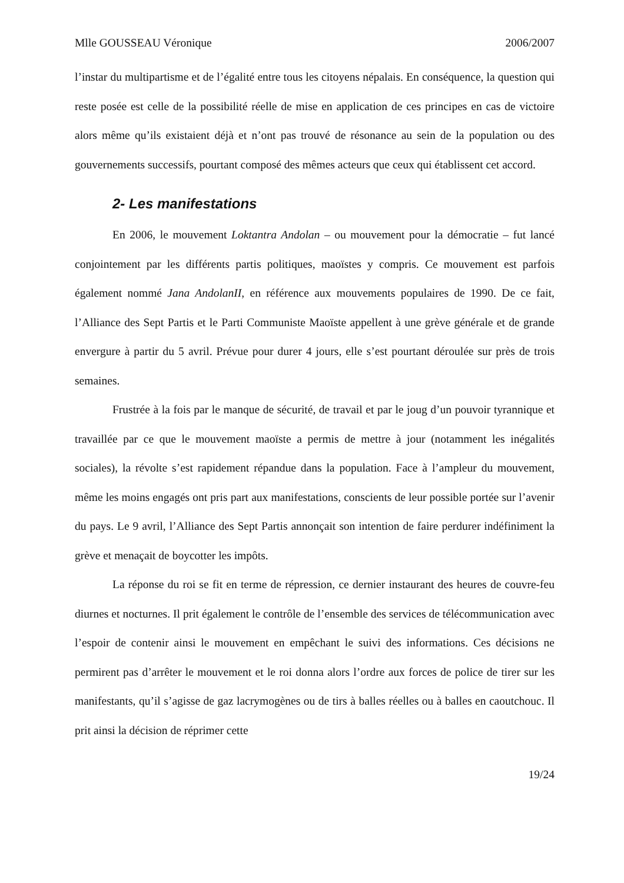Mlle GOUSSEAU Véronique 2006/2007
l’instar du multipartisme et de l’égalité entre tous les citoyens népalais. En conséquence, la question qui reste posée est celle de la possibilité réelle de mise en application de ces principes en cas de victoire alors même qu’ils existaient déjà et n’ont pas trouvé de résonance au sein de la population ou des gouvernements successifs, pourtant composé des mêmes acteurs que ceux qui établissent cet accord.
2- Les manifestations
En 2006, le mouvement Loktantra Andolan – ou mouvement pour la démocratie – fut lancé conjointement par les différents partis politiques, maoïstes y compris. Ce mouvement est parfois également nommé Jana AndolanII, en référence aux mouvements populaires de 1990. De ce fait, l’Alliance des Sept Partis et le Parti Communiste Maoïste appellent à une grève générale et de grande envergure à partir du 5 avril. Prévue pour durer 4 jours, elle s’est pourtant déroulée sur près de trois semaines.
Frustrée à la fois par le manque de sécurité, de travail et par le joug d’un pouvoir tyrannique et travaillée par ce que le mouvement maoïste a permis de mettre à jour (notamment les inégalités sociales), la révolte s’est rapidement répandue dans la population. Face à l’ampleur du mouvement, même les moins engagés ont pris part aux manifestations, conscients de leur possible portée sur l’avenir du pays. Le 9 avril, l’Alliance des Sept Partis annonçait son intention de faire perdurer indéfiniment la grève et menaçait de boycotter les impôts.
La réponse du roi se fit en terme de répression, ce dernier instaurant des heures de couvre-feu diurnes et nocturnes. Il prit également le contrôle de l’ensemble des services de télécommunication avec l’espoir de contenir ainsi le mouvement en empêchant le suivi des informations. Ces décisions ne permirent pas d’arrêter le mouvement et le roi donna alors l’ordre aux forces de police de tirer sur les manifestants, qu’il s’agisse de gaz lacrymogènes ou de tirs à balles réelles ou à balles en caoutchouc. Il prit ainsi la décision de réprimer cette
19/24